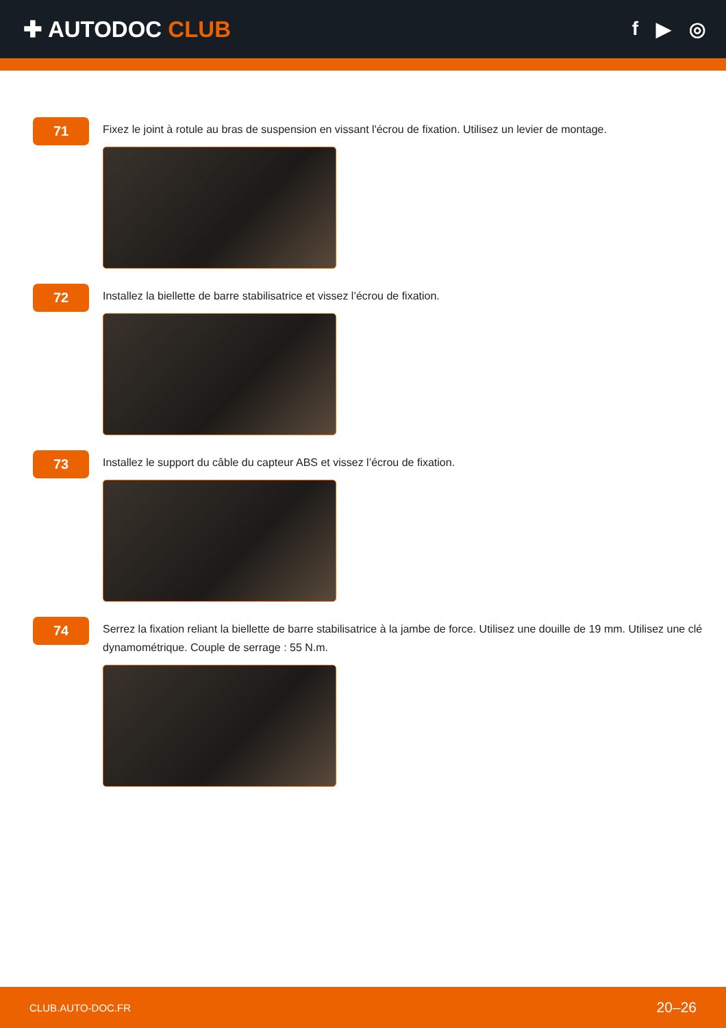✚ AUTODOC CLUB
f ▶ ◎
71
Fixez le joint à rotule au bras de suspension en vissant l'écrou de fixation. Utilisez un levier de montage.
72
Installez la biellette de barre stabilisatrice et vissez l’écrou de fixation.
73
Installez le support du câble du capteur ABS et vissez l’écrou de fixation.
74
Serrez la fixation reliant la biellette de barre stabilisatrice à la jambe de force. Utilisez une douille de 19 mm. Utilisez une clé dynamométrique. Couple de serrage : 55 N.m.
CLUB.AUTO-DOC.FR 20–26